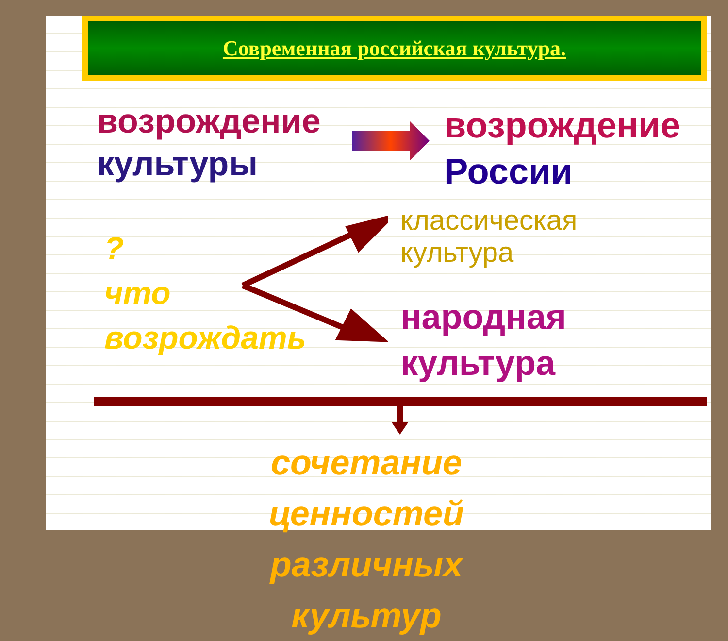Современная российская культура.
возрождение
культуры
возрождение
России
?
что
возрождать
классическая
культура
народная
культура
сочетание ценностей
различных культур